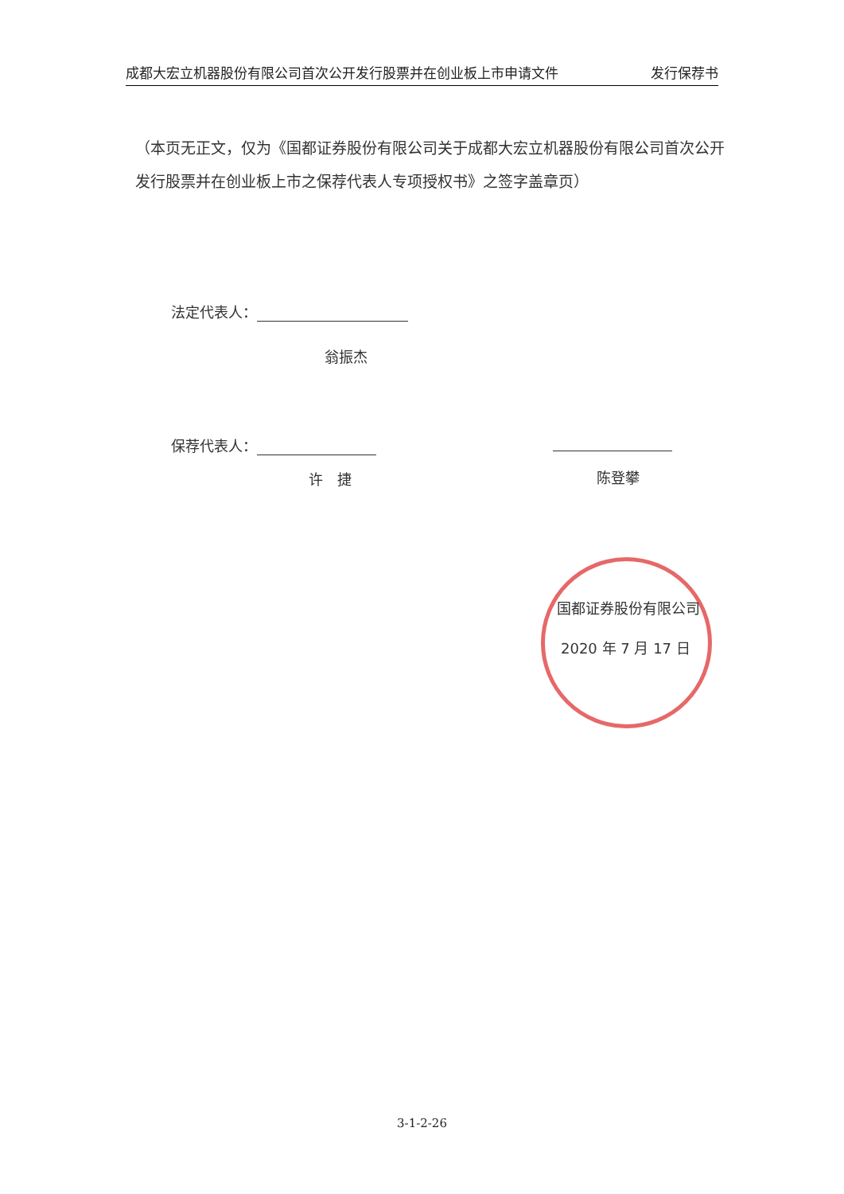成都大宏立机器股份有限公司首次公开发行股票并在创业板上市申请文件 发行保荐书
（本页无正文，仅为《国都证券股份有限公司关于成都大宏立机器股份有限公司首次公开发行股票并在创业板上市之保荐代表人专项授权书》之签字盖章页）
法定代表人：
翁振杰
保荐代表人：
许　捷 陈登攀
国都证券股份有限公司
2020 年 7 月 17 日
3-1-2-26